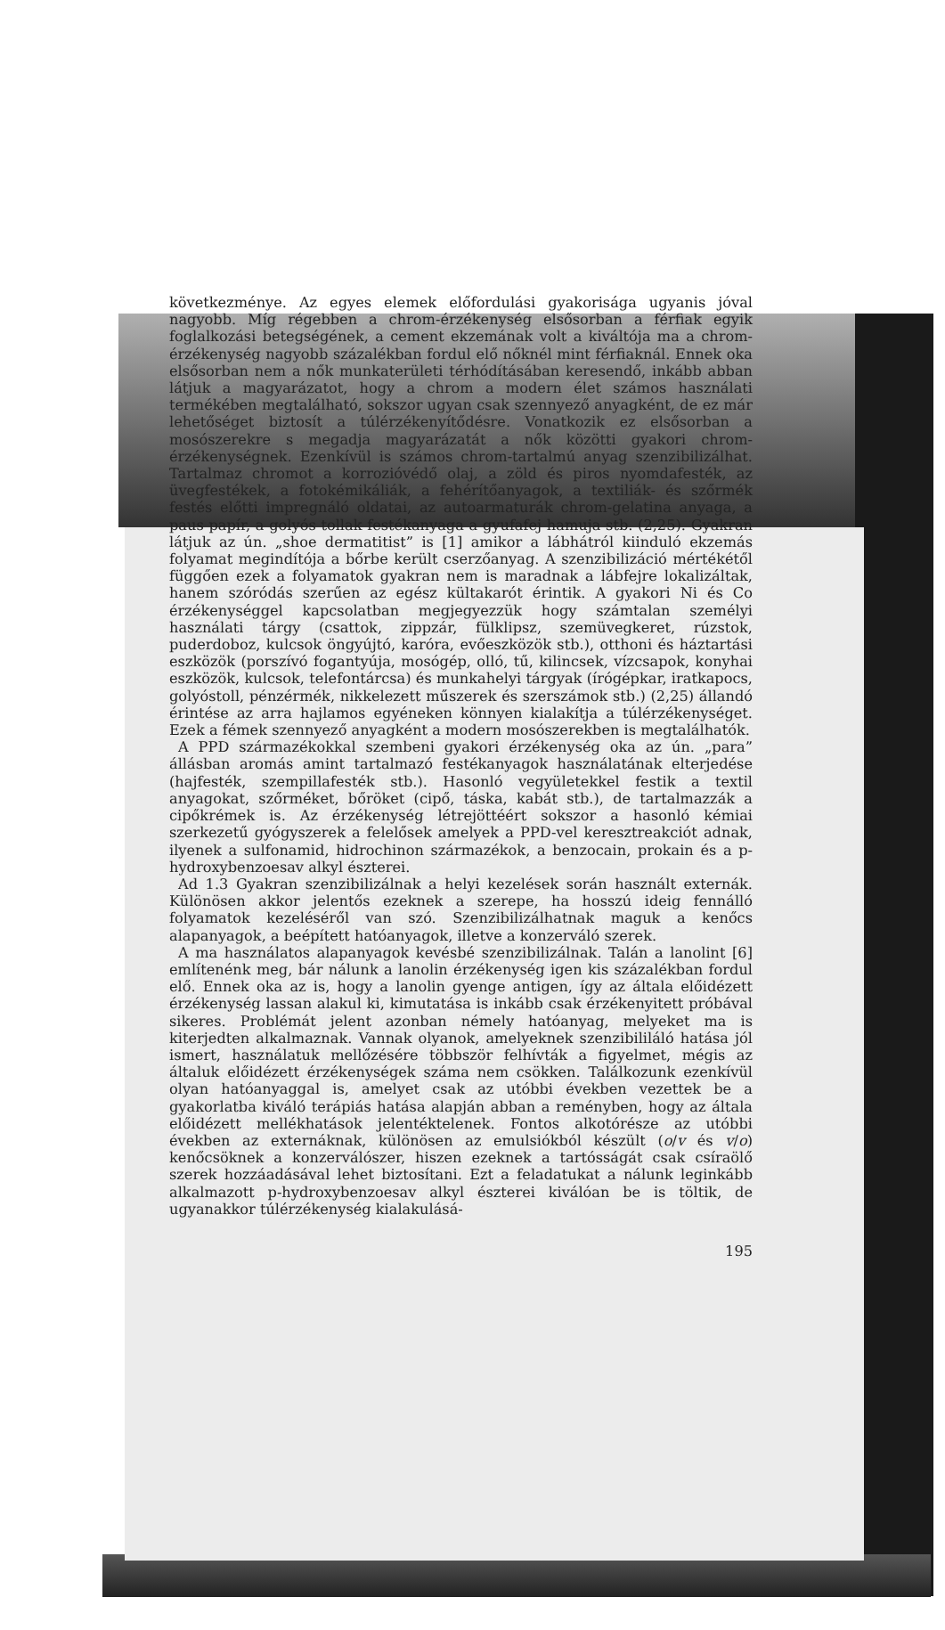következménye. Az egyes elemek előfordulási gyakorisága ugyanis jóval nagyobb. Míg régebben a chrom-érzékenység elsősorban a férfiak egyik foglalkozási betegségének, a cement ekzemának volt a kiváltója ma a chrom-érzékenység nagyobb százalékban fordul elő nőknél mint férfiaknál. Ennek oka elsősorban nem a nők munkaterületi térhódításában keresendő, inkább abban látjuk a magyarázatot, hogy a chrom a modern élet számos használati termékében megtalálható, sokszor ugyan csak szennyező anyagként, de ez már lehetőséget biztosít a túlérzékenyítődésre. Vonatkozik ez elsősorban a mosószerekre s megadja magyarázatát a nők közötti gyakori chrom-érzékenységnek. Ezenkívül is számos chrom-tartalmú anyag szenzibilizálhat. Tartalmaz chromot a korrozióvédő olaj, a zöld és piros nyomdafesték, az üvegfestékek, a fotokémikáliák, a fehérítőanyagok, a textiliák- és szőrmék festés előtti impregnáló oldatai, az autoarmaturák chrom-gelatina anyaga, a paus papír, a golyós tollak festékanyaga a gyufafej hamuja stb. (2,25). Gyakran látjuk az ún. „shoe dermatitist” is [1] amikor a lábhátról kiinduló ekzemás folyamat megindítója a bőrbe került cserzőanyag. A szenzibilizáció mértékétől függően ezek a folyamatok gyakran nem is maradnak a lábfejre lokalizáltak, hanem szóródás szerűen az egész kültakarót érintik. A gyakori Ni és Co érzékenységgel kapcsolatban megjegyezzük hogy számtalan személyi használati tárgy (csattok, zippzár, fülklipsz, szemüvegkeret, rúzstok, puderdoboz, kulcsok öngyújtó, karóra, evőeszközök stb.), otthoni és háztartási eszközök (porszívó fogantyúja, mosógép, olló, tű, kilincsek, vízcsapok, konyhai eszközök, kulcsok, telefontárcsa) és munkahelyi tárgyak (írógépkar, iratkapocs, golyóstoll, pénzérmék, nikkelezett műszerek és szerszámok stb.) (2,25) állandó érintése az arra hajlamos egyéneken könnyen kialakítja a túlérzékenységet. Ezek a fémek szennyező anyagként a modern mosószerekben is megtalálhatók.
A PPD származékokkal szembeni gyakori érzékenység oka az ún. „para” állásban aromás amint tartalmazó festékanyagok használatának elterjedése (hajfesték, szempillafesték stb.). Hasonló vegyületekkel festik a textil anyagokat, szőrméket, bőröket (cipő, táska, kabát stb.), de tartalmazzák a cipőkrémek is. Az érzékenység létrejöttéért sokszor a hasonló kémiai szerkezetű gyógyszerek a felelősek amelyek a PPD-vel keresztreakciót adnak, ilyenek a sulfonamid, hidrochinon származékok, a benzocain, prokain és a p-hydroxybenzoesav alkyl észterei.
Ad 1.3 Gyakran szenzibilizálnak a helyi kezelések során használt externák. Különösen akkor jelentős ezeknek a szerepe, ha hosszú ideig fennálló folyamatok kezeléséről van szó. Szenzibilizálhatnak maguk a kenőcs alapanyagok, a beépített hatóanyagok, illetve a konzerváló szerek.
A ma használatos alapanyagok kevésbé szenzibilizálnak. Talán a lanolint [6] említenénk meg, bár nálunk a lanolin érzékenység igen kis százalékban fordul elő. Ennek oka az is, hogy a lanolin gyenge antigen, így az általa előidézett érzékenység lassan alakul ki, kimutatása is inkább csak érzékenyitett próbával sikeres. Problémát jelent azonban némely hatóanyag, melyeket ma is kiterjedten alkalmaznak. Vannak olyanok, amelyeknek szenzibililáló hatása jól ismert, használatuk mellőzésére többször felhívták a figyelmet, mégis az általuk előidézett érzékenységek száma nem csökken. Találkozunk ezenkívül olyan hatóanyaggal is, amelyet csak az utóbbi években vezettek be a gyakorlatba kiváló terápiás hatása alapján abban a reményben, hogy az általa előidézett mellékhatások jelentéktelenek. Fontos alkotórésze az utóbbi években az externáknak, különösen az emulsiókból készült (o/v és v/o) kenőcsöknek a konzerválószer, hiszen ezeknek a tartósságát csak csíraölő szerek hozzáadásával lehet biztosítani. Ezt a feladatukat a nálunk leginkább alkalmazott p-hydroxybenzoesav alkyl észterei kiválóan be is töltik, de ugyanakkor túlérzékenység kialakulásá-
195